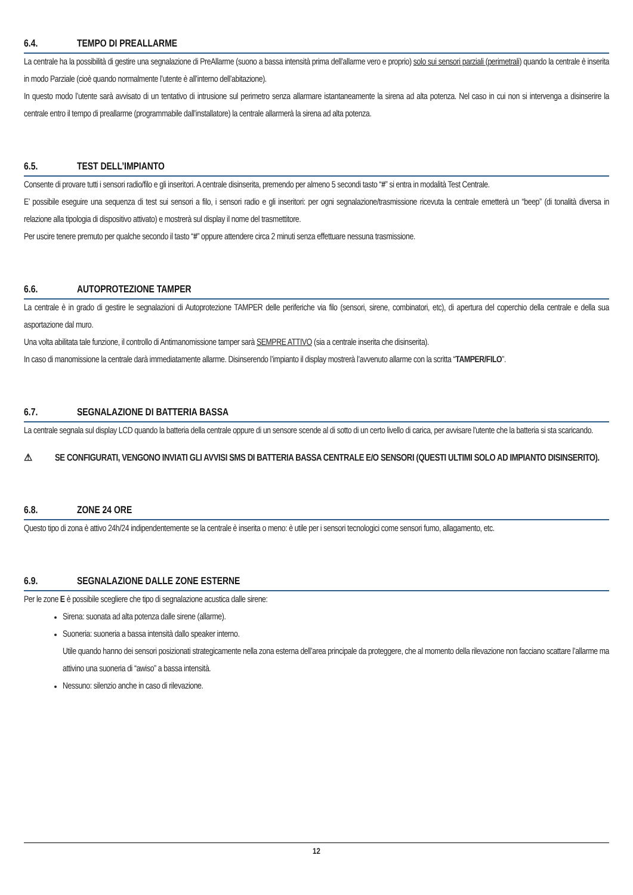6.4. TEMPO DI PREALLARME
La centrale ha la possibilità di gestire una segnalazione di PreAllarme (suono a bassa intensità prima dell’allarme vero e proprio) solo sui sensori parziali (perimetrali) quando la centrale è inserita in modo Parziale (cioè quando normalmente l’utente è all’interno dell’abitazione).
In questo modo l’utente sarà avvisato di un tentativo di intrusione sul perimetro senza allarmare istantaneamente la sirena ad alta potenza. Nel caso in cui non si intervenga a disinserire la centrale entro il tempo di preallarme (programmabile dall’installatore) la centrale allarmerà la sirena ad alta potenza.
6.5. TEST DELL’IMPIANTO
Consente di provare tutti i sensori radio/filo e gli inseritori. A centrale disinserita, premendo per almeno 5 secondi tasto “#” si entra in modalità Test Centrale.
E’ possibile eseguire una sequenza di test sui sensori a filo, i sensori radio e gli inseritori: per ogni segnalazione/trasmissione ricevuta la centrale emetterà un “beep” (di tonalità diversa in relazione alla tipologia di dispositivo attivato) e mostrerà sul display il nome del trasmettitore.
Per uscire tenere premuto per qualche secondo il tasto “#” oppure attendere circa 2 minuti senza effettuare nessuna trasmissione.
6.6. AUTOPROTEZIONE TAMPER
La centrale è in grado di gestire le segnalazioni di Autoprotezione TAMPER delle periferiche via filo (sensori, sirene, combinatori, etc), di apertura del coperchio della centrale e della sua asportazione dal muro.
Una volta abilitata tale funzione, il controllo di Antimanomissione tamper sarà SEMPRE ATTIVO (sia a centrale inserita che disinserita).
In caso di manomissione la centrale darà immediatamente allarme. Disinserendo l’impianto il display mostrerà l’avvenuto allarme con la scritta “TAMPER/FILO”.
6.7. SEGNALAZIONE DI BATTERIA BASSA
La centrale segnala sul display LCD quando la batteria della centrale oppure di un sensore scende al di sotto di un certo livello di carica, per avvisare l'utente che la batteria si sta scaricando.
⚠ SE CONFIGURATI, VENGONO INVIATI GLI AVVISI SMS DI BATTERIA BASSA CENTRALE E/O SENSORI (QUESTI ULTIMI SOLO AD IMPIANTO DISINSERITO).
6.8. ZONE 24 ORE
Questo tipo di zona è attivo 24h/24 indipendentemente se la centrale è inserita o meno: è utile per i sensori tecnologici come sensori fumo, allagamento, etc.
6.9. SEGNALAZIONE DALLE ZONE ESTERNE
Per le zone E è possibile scegliere che tipo di segnalazione acustica dalle sirene:
Sirena: suonata ad alta potenza dalle sirene (allarme).
Suoneria: suoneria a bassa intensità dallo speaker interno.
Utile quando hanno dei sensori posizionati strategicamente nella zona esterna dell’area principale da proteggere, che al momento della rilevazione non facciano scattare l’allarme ma attivino una suoneria di “awiso” a bassa intensità.
Nessuno: silenzio anche in caso di rilevazione.
12